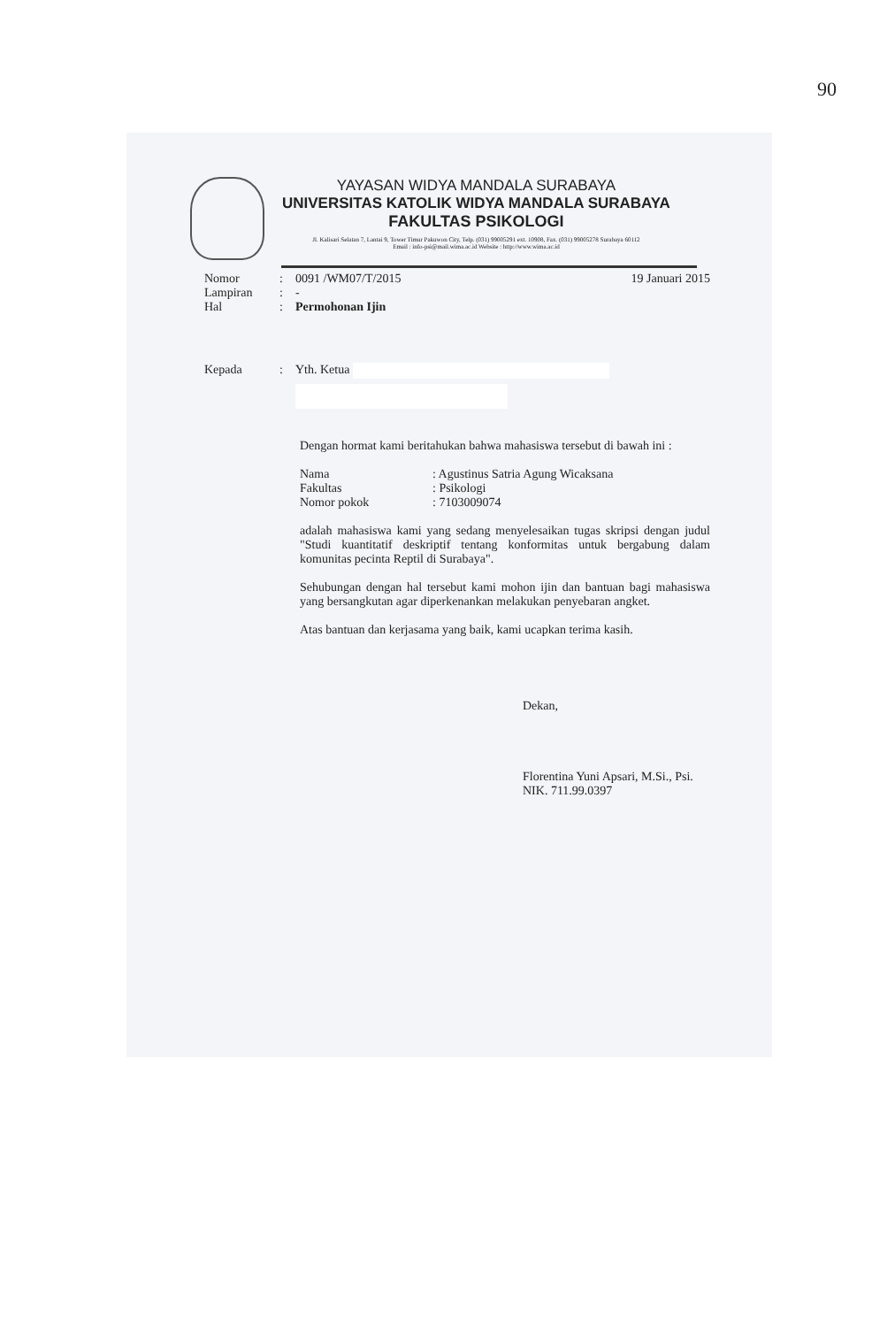90
YAYASAN WIDYA MANDALA SURABAYA
UNIVERSITAS KATOLIK WIDYA MANDALA SURABAYA
FAKULTAS PSIKOLOGI
Jl. Kalisari Selatan 7, Lantai 9, Tower Timur Pakuwon City, Telp. (031) 99005291 ext. 10908, Fax. (031) 99005278 Surabaya 60112
Email : info-psi@mail.wima.ac.id Website : http://www.wima.ac.id
Nomor: 0091 /WM07/T/2015 19 Januari 2015
Lampiran: -
Hal: Permohonan Ijin
Kepada: Yth. Ketua
Dengan hormat kami beritahukan bahwa mahasiswa tersebut di bawah ini :
Nama: Agustinus Satria Agung Wicaksana
Fakultas: Psikologi
Nomor pokok: 7103009074
adalah mahasiswa kami yang sedang menyelesaikan tugas skripsi dengan judul "Studi kuantitatif deskriptif tentang konformitas untuk bergabung dalam komunitas pecinta Reptil di Surabaya".
Sehubungan dengan hal tersebut kami mohon ijin dan bantuan bagi mahasiswa yang bersangkutan agar diperkenankan melakukan penyebaran angket.
Atas bantuan dan kerjasama yang baik, kami ucapkan terima kasih.
Dekan,
Florentina Yuni Apsari, M.Si., Psi.
NIK. 711.99.0397